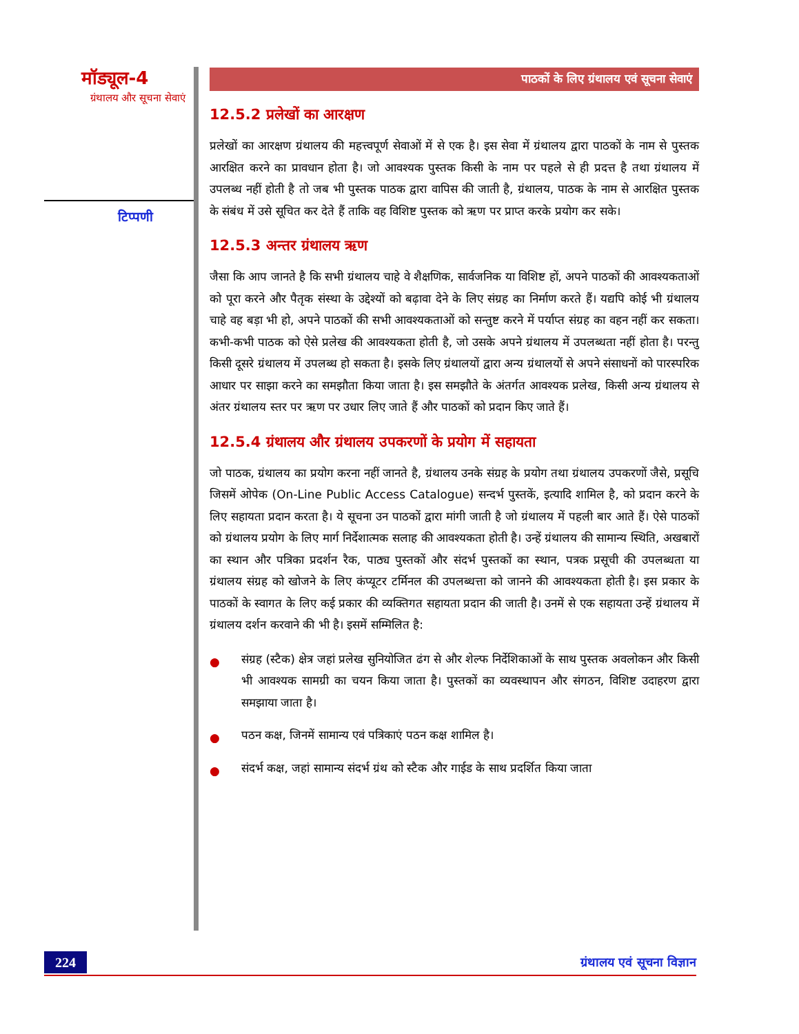मॉड्यूल-4
ग्रंथालय और सूचना सेवाएं
टिप्पणी
पाठकों के लिए ग्रंथालय एवं सूचना सेवाएं
12.5.2 प्रलेखों का आरक्षण
प्रलेखों का आरक्षण ग्रंथालय की महत्त्वपूर्ण सेवाओं में से एक है। इस सेवा में ग्रंथालय द्वारा पाठकों के नाम से पुस्तक आरक्षित करने का प्रावधान होता है। जो आवश्यक पुस्तक किसी के नाम पर पहले से ही प्रदत्त है तथा ग्रंथालय में उपलब्ध नहीं होती है तो जब भी पुस्तक पाठक द्वारा वापिस की जाती है, ग्रंथालय, पाठक के नाम से आरक्षित पुस्तक के संबंध में उसे सूचित कर देते हैं ताकि वह विशिष्ट पुस्तक को ऋण पर प्राप्त करके प्रयोग कर सके।
12.5.3 अन्तर ग्रंथालय ऋण
जैसा कि आप जानते है कि सभी ग्रंथालय चाहे वे शैक्षणिक, सार्वजनिक या विशिष्ट हों, अपने पाठकों की आवश्यकताओं को पूरा करने और पैतृक संस्था के उद्देश्यों को बढ़ावा देने के लिए संग्रह का निर्माण करते हैं। यद्यपि कोई भी ग्रंथालय चाहे वह बड़ा भी हो, अपने पाठकों की सभी आवश्यकताओं को सन्तुष्ट करने में पर्याप्त संग्रह का वहन नहीं कर सकता। कभी-कभी पाठक को ऐसे प्रलेख की आवश्यकता होती है, जो उसके अपने ग्रंथालय में उपलब्धता नहीं होता है। परन्तु किसी दूसरे ग्रंथालय में उपलब्ध हो सकता है। इसके लिए ग्रंथालयों द्वारा अन्य ग्रंथालयों से अपने संसाधनों को पारस्परिक आधार पर साझा करने का समझौता किया जाता है। इस समझौते के अंतर्गत आवश्यक प्रलेख, किसी अन्य ग्रंथालय से अंतर ग्रंथालय स्तर पर ऋण पर उधार लिए जाते हैं और पाठकों को प्रदान किए जाते हैं।
12.5.4 ग्रंथालय और ग्रंथालय उपकरणों के प्रयोग में सहायता
जो पाठक, ग्रंथालय का प्रयोग करना नहीं जानते है, ग्रंथालय उनके संग्रह के प्रयोग तथा ग्रंथालय उपकरणों जैसे, प्रसूचि जिसमें ओपेक (On-Line Public Access Catalogue) सन्दर्भ पुस्तकें, इत्यादि शामिल है, को प्रदान करने के लिए सहायता प्रदान करता है। ये सूचना उन पाठकों द्वारा मांगी जाती है जो ग्रंथालय में पहली बार आते हैं। ऐसे पाठकों को ग्रंथालय प्रयोग के लिए मार्ग निर्देशात्मक सलाह की आवश्यकता होती है। उन्हें ग्रंथालय की सामान्य स्थिति, अखबारों का स्थान और पत्रिका प्रदर्शन रैक, पाठ्य पुस्तकों और संदर्भ पुस्तकों का स्थान, पत्रक प्रसूची की उपलब्धता या ग्रंथालय संग्रह को खोजने के लिए कंप्यूटर टर्मिनल की उपलब्धत्ता को जानने की आवश्यकता होती है। इस प्रकार के पाठकों के स्वागत के लिए कई प्रकार की व्यक्तिगत सहायता प्रदान की जाती है। उनमें से एक सहायता उन्हें ग्रंथालय में ग्रंथालय दर्शन करवाने की भी है। इसमें सम्मिलित है:
● संग्रह (स्टैक) क्षेत्र जहां प्रलेख सुनियोजित ढंग से और शेल्फ निर्देशिकाओं के साथ पुस्तक अवलोकन और किसी भी आवश्यक सामग्री का चयन किया जाता है। पुस्तकों का व्यवस्थापन और संगठन, विशिष्ट उदाहरण द्वारा समझाया जाता है।
● पठन कक्ष, जिनमें सामान्य एवं पत्रिकाएं पठन कक्ष शामिल है।
● संदर्भ कक्ष, जहां सामान्य संदर्भ ग्रंथ को स्टैक और गाईड के साथ प्रदर्शित किया जाता
224 ग्रंथालय एवं सूचना विज्ञान